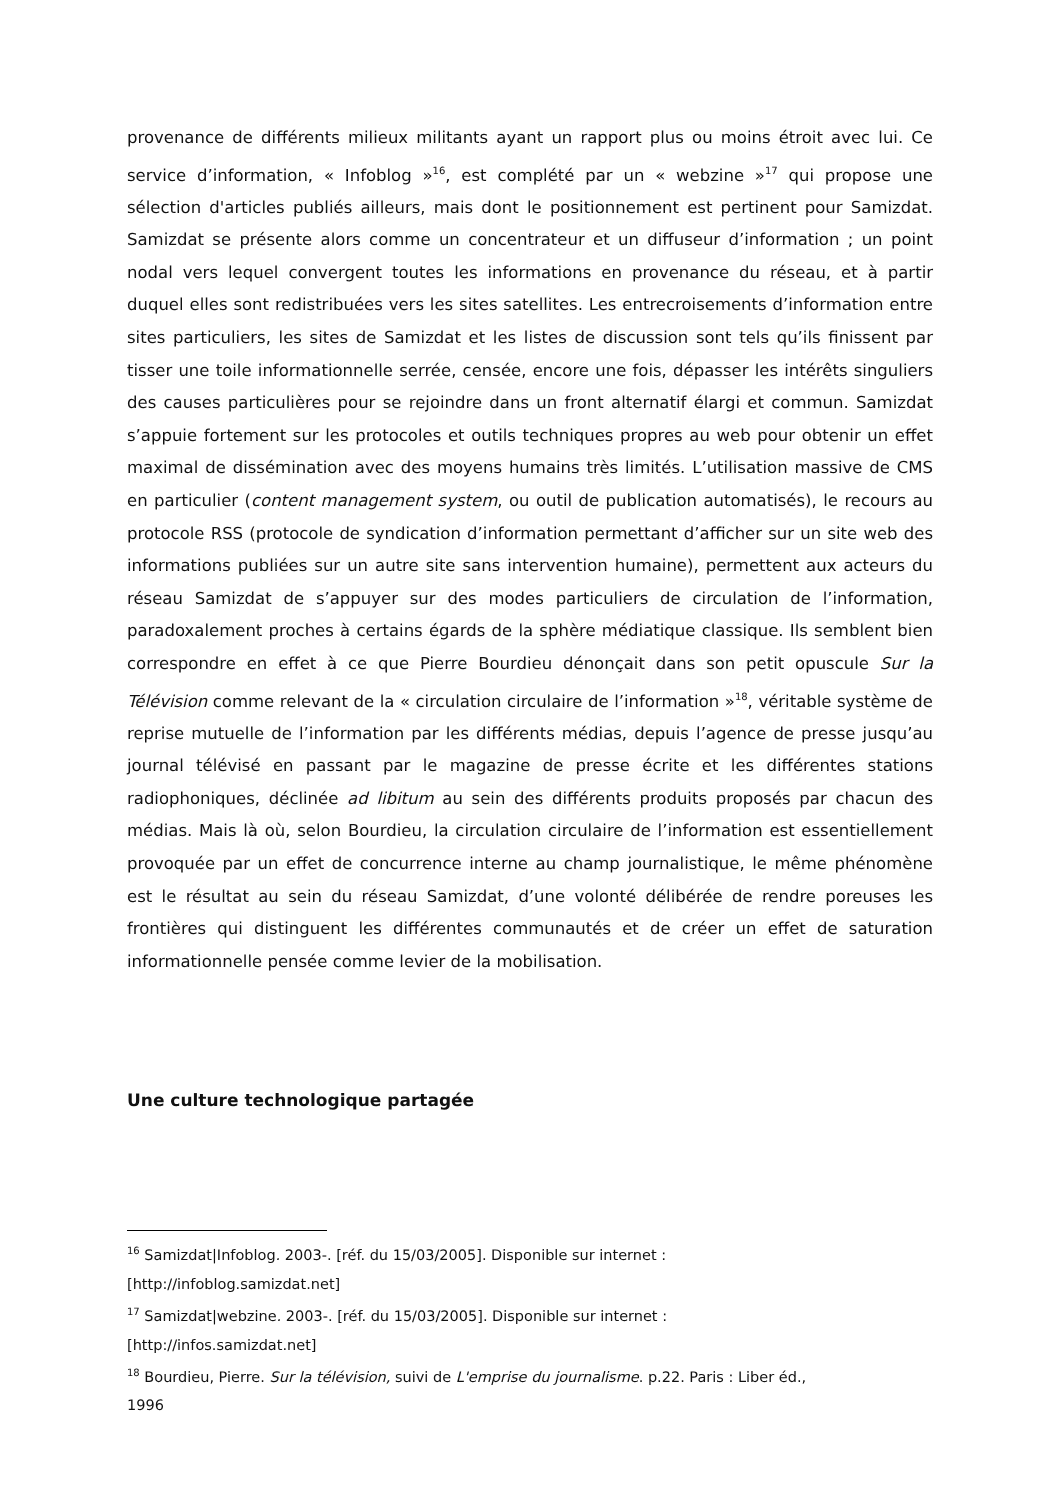provenance de différents milieux militants ayant un rapport plus ou moins étroit avec lui. Ce service d’information, « Infoblog »<sup>16</sup>, est complété par un « webzine »<sup>17</sup> qui propose une sélection d'articles publiés ailleurs, mais dont le positionnement est pertinent pour Samizdat. Samizdat se présente alors comme un concentrateur et un diffuseur d’information ; un point nodal vers lequel convergent toutes les informations en provenance du réseau, et à partir duquel elles sont redistribuées vers les sites satellites. Les entrecroisements d’information entre sites particuliers, les sites de Samizdat et les listes de discussion sont tels qu’ils finissent par tisser une toile informationnelle serrée, censée, encore une fois, dépasser les intérêts singuliers des causes particulières pour se rejoindre dans un front alternatif élargi et commun. Samizdat s’appuie fortement sur les protocoles et outils techniques propres au web pour obtenir un effet maximal de dissémination avec des moyens humains très limités. L’utilisation massive de CMS en particulier (content management system, ou outil de publication automatisés), le recours au protocole RSS (protocole de syndication d’information permettant d’afficher sur un site web des informations publiées sur un autre site sans intervention humaine), permettent aux acteurs du réseau Samizdat de s’appuyer sur des modes particuliers de circulation de l’information, paradoxalement proches à certains égards de la sphère médiatique classique. Ils semblent bien correspondre en effet à ce que Pierre Bourdieu dénonçait dans son petit opuscule Sur la Télévision comme relevant de la « circulation circulaire de l’information »<sup>18</sup>, véritable système de reprise mutuelle de l’information par les différents médias, depuis l’agence de presse jusqu’au journal télévisé en passant par le magazine de presse écrite et les différentes stations radiophoniques, déclinée ad libitum au sein des différents produits proposés par chacun des médias. Mais là où, selon Bourdieu, la circulation circulaire de l’information est essentiellement provoquée par un effet de concurrence interne au champ journalistique, le même phénomène est le résultat au sein du réseau Samizdat, d’une volonté délibérée de rendre poreuses les frontières qui distinguent les différentes communautés et de créer un effet de saturation informationnelle pensée comme levier de la mobilisation.
Une culture technologique partagée
<sup>16</sup> Samizdat|Infoblog. 2003-. [réf. du 15/03/2005]. Disponible sur internet :
[http://infoblog.samizdat.net]
<sup>17</sup> Samizdat|webzine. 2003-. [réf. du 15/03/2005]. Disponible sur internet :
[http://infos.samizdat.net]
<sup>18</sup> Bourdieu, Pierre. Sur la télévision, suivi de L'emprise du journalisme. p.22. Paris : Liber éd.,
1996